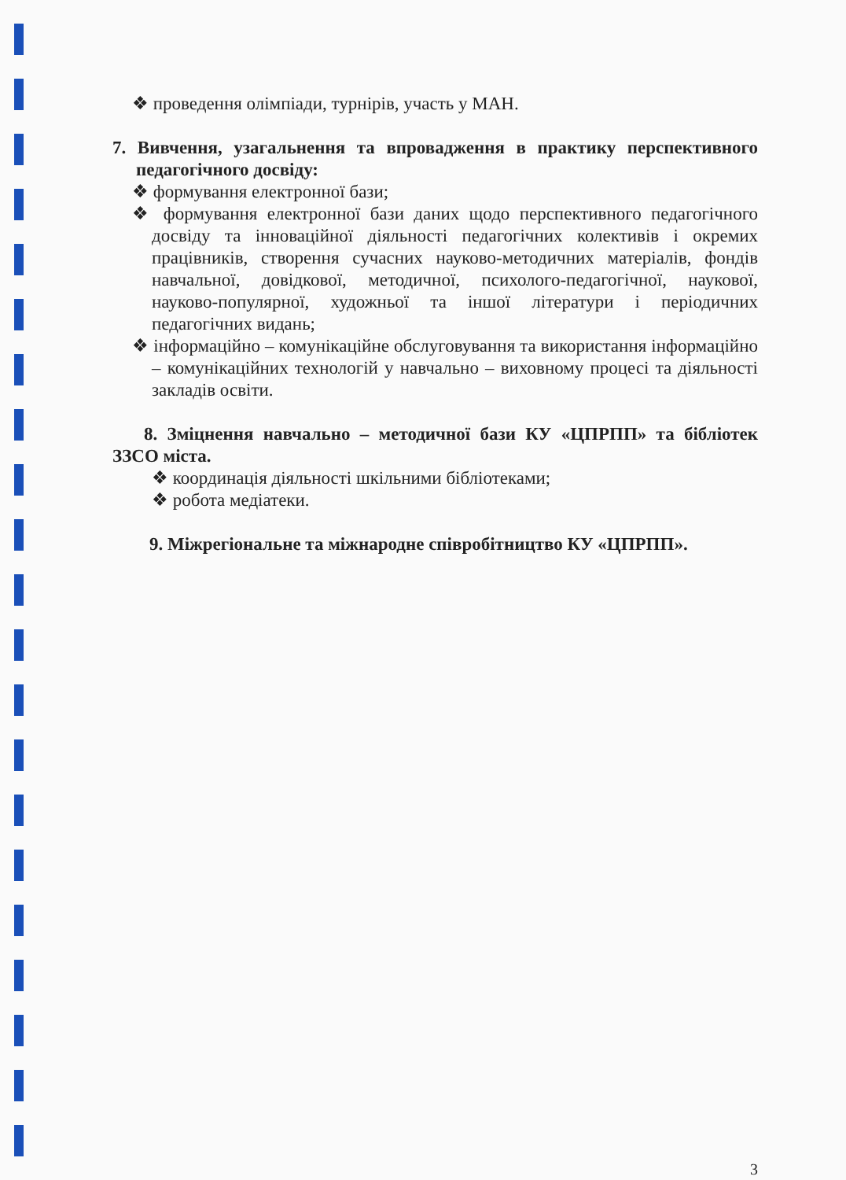❖ проведення олімпіади, турнірів, участь у МАН.
7. Вивчення, узагальнення та впровадження в практику перспективного педагогічного досвіду:
❖ формування електронної бази;
❖ формування електронної бази даних щодо перспективного педагогічного досвіду та інноваційної діяльності педагогічних колективів і окремих працівників, створення сучасних науково-методичних матеріалів, фондів навчальної, довідкової, методичної, психолого-педагогічної, наукової, науково-популярної, художньої та іншої літератури і періодичних педагогічних видань;
❖ інформаційно – комунікаційне обслуговування та використання інформаційно – комунікаційних технологій у навчально – виховному процесі та діяльності закладів освіти.
8. Зміцнення навчально – методичної бази КУ «ЦПРПП» та бібліотек ЗЗСО міста.
❖ координація діяльності шкільними бібліотеками;
❖ робота медіатеки.
9. Міжрегіональне та міжнародне співробітництво КУ «ЦПРПП».
3